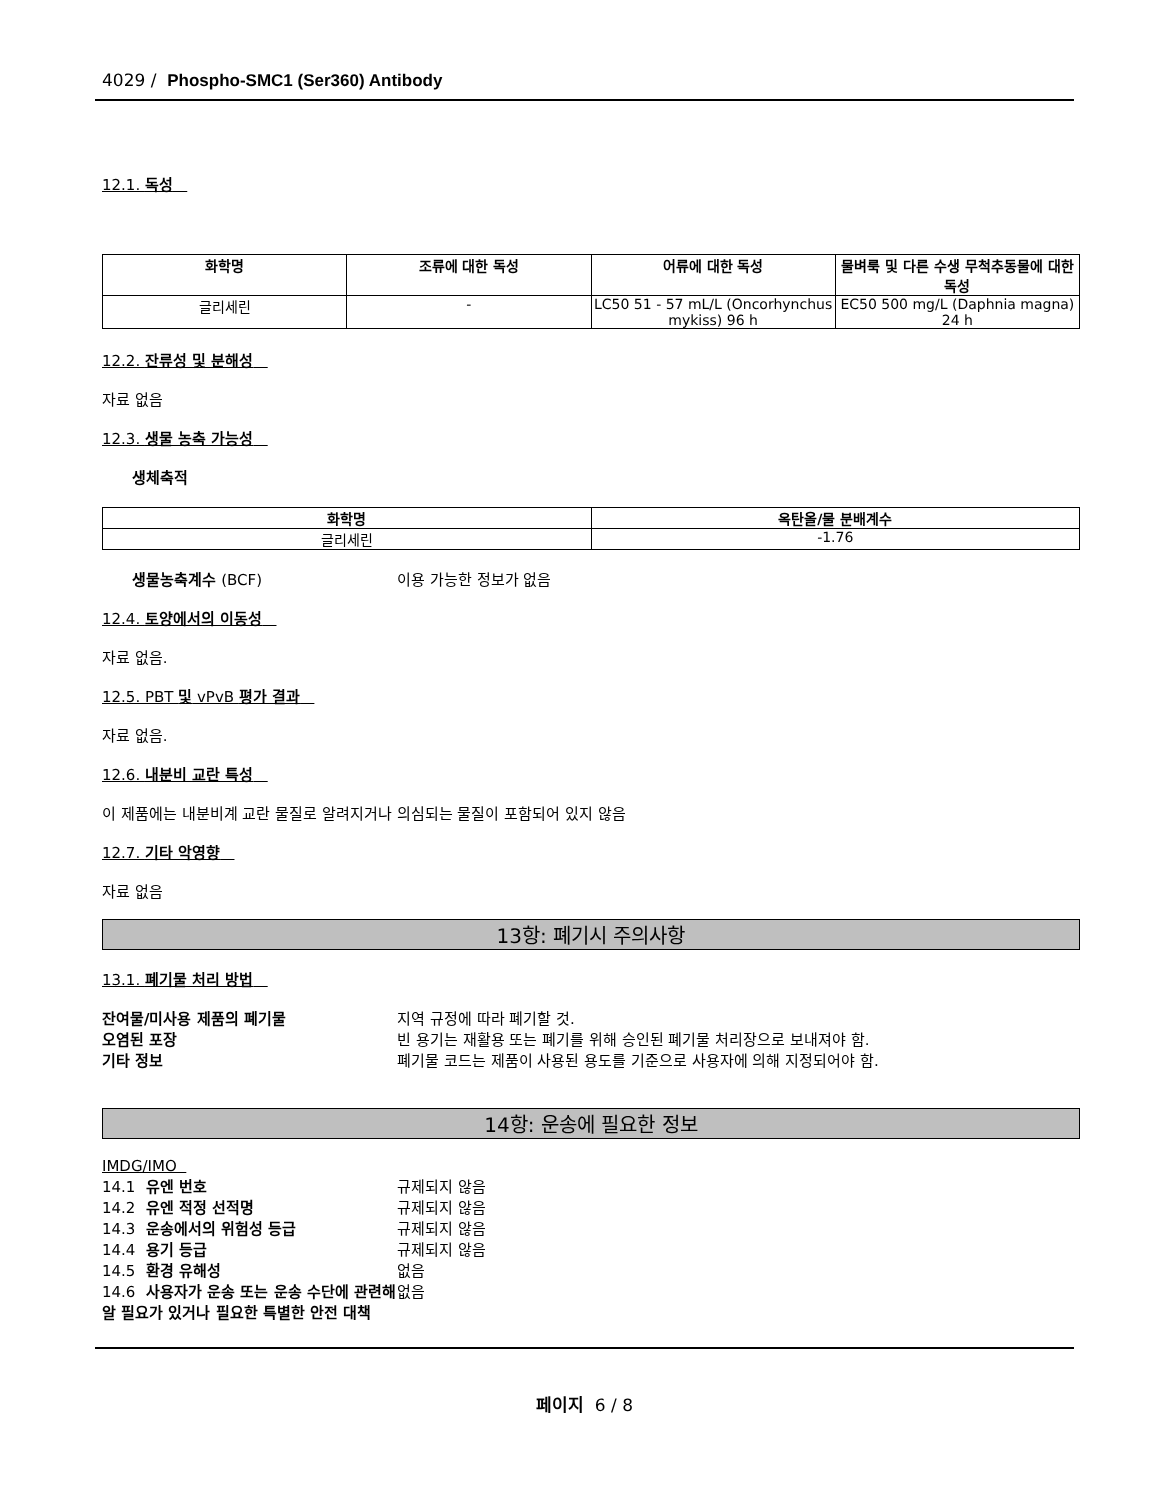4029 / Phospho-SMC1 (Ser360) Antibody
12.1. 독성
| 화학명 | 조류에 대한 독성 | 어류에 대한 독성 | 물벼룩 및 다른 수생 무척추동물에 대한 독성 |
| --- | --- | --- | --- |
| 글리세린 | - | LC50 51 - 57 mL/L (Oncorhynchus mykiss) 96 h | EC50 500 mg/L (Daphnia magna) 24 h |
12.2. 잔류성 및 분해성
자료 없음
12.3. 생물 농축 가능성
생체축적
| 화학명 | 옥탄올/물 분배계수 |
| --- | --- |
| 글리세린 | -1.76 |
생물농축계수 (BCF) 이용 가능한 정보가 없음
12.4. 토양에서의 이동성
자료 없음.
12.5. PBT 및 vPvB 평가 결과
자료 없음.
12.6. 내분비 교란 특성
이 제품에는 내분비계 교란 물질로 알려지거나 의심되는 물질이 포함되어 있지 않음
12.7. 기타 악영향
자료 없음
13항: 폐기시 주의사항
13.1. 폐기물 처리 방법
잔여물/미사용 제품의 폐기물 지역 규정에 따라 폐기할 것.
오염된 포장 빈 용기는 재활용 또는 폐기를 위해 승인된 폐기물 처리장으로 보내져야 함.
기타 정보 폐기물 코드는 제품이 사용된 용도를 기준으로 사용자에 의해 지정되어야 함.
14항: 운송에 필요한 정보
IMDG/IMO
14.1 유엔 번호 규제되지 않음
14.2 유엔 적정 선적명 규제되지 않음
14.3 운송에서의 위험성 등급 규제되지 않음
14.4 용기 등급 규제되지 않음
14.5 환경 유해성 없음
14.6 사용자가 운송 또는 운송 수단에 관련해 알 필요가 있거나 필요한 특별한 안전 대책 없음
페이지 6 / 8